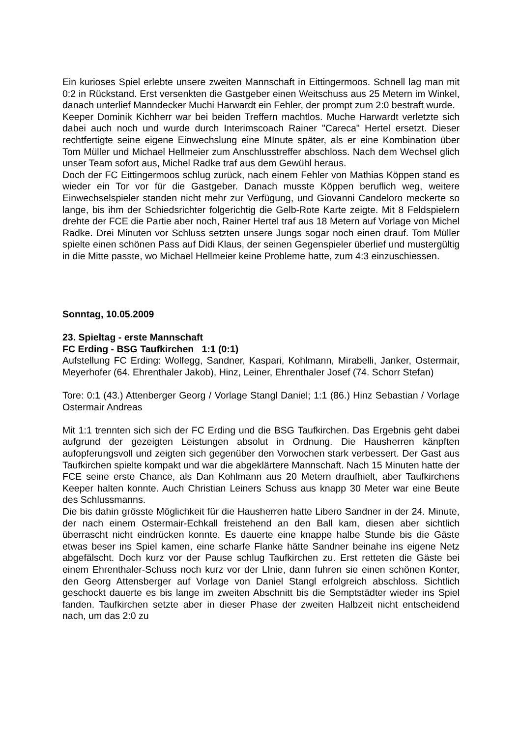Ein kurioses Spiel erlebte unsere zweiten Mannschaft in Eittingermoos. Schnell lag man mit 0:2 in Rückstand. Erst versenkten die Gastgeber einen Weitschuss aus 25 Metern im Winkel, danach unterlief Manndecker Muchi Harwardt ein Fehler, der prompt zum 2:0 bestraft wurde.
Keeper Dominik Kichherr war bei beiden Treffern machtlos. Muche Harwardt verletzte sich dabei auch noch und wurde durch Interimscoach Rainer "Careca" Hertel ersetzt. Dieser rechtfertigte seine eigene Einwechslung eine MInute später, als er eine Kombination über Tom Müller und Michael Hellmeier zum Anschlusstreffer abschloss. Nach dem Wechsel glich unser Team sofort aus, Michel Radke traf aus dem Gewühl heraus.
Doch der FC Eittingermoos schlug zurück, nach einem Fehler von Mathias Köppen stand es wieder ein Tor vor für die Gastgeber. Danach musste Köppen beruflich weg, weitere Einwechselspieler standen nicht mehr zur Verfügung, und Giovanni Candeloro meckerte so lange, bis ihm der Schiedsrichter folgerichtig die Gelb-Rote Karte zeigte. Mit 8 Feldspielern drehte der FCE die Partie aber noch, Rainer Hertel traf aus 18 Metern auf Vorlage von Michel Radke. Drei Minuten vor Schluss setzten unsere Jungs sogar noch einen drauf. Tom Müller spielte einen schönen Pass auf Didi Klaus, der seinen Gegenspieler überlief und mustergültig in die Mitte passte, wo Michael Hellmeier keine Probleme hatte, zum 4:3 einzuschiessen.
Sonntag, 10.05.2009
23. Spieltag - erste Mannschaft
FC Erding - BSG Taufkirchen 1:1 (0:1)
Aufstellung FC Erding: Wolfegg, Sandner, Kaspari, Kohlmann, Mirabelli, Janker, Ostermair, Meyerhofer (64. Ehrenthaler Jakob), Hinz, Leiner, Ehrenthaler Josef (74. Schorr Stefan)
Tore: 0:1 (43.) Attenberger Georg / Vorlage Stangl Daniel; 1:1 (86.) Hinz Sebastian / Vorlage Ostermair Andreas
Mit 1:1 trennten sich sich der FC Erding und die BSG Taufkirchen. Das Ergebnis geht dabei aufgrund der gezeigten Leistungen absolut in Ordnung. Die Hausherren känpften aufopferungsvoll und zeigten sich gegenüber den Vorwochen stark verbessert. Der Gast aus Taufkirchen spielte kompakt und war die abgeklärtere Mannschaft. Nach 15 Minuten hatte der FCE seine erste Chance, als Dan Kohlmann aus 20 Metern draufhielt, aber Taufkirchens Keeper halten konnte. Auch Christian Leiners Schuss aus knapp 30 Meter war eine Beute des Schlussmanns.
Die bis dahin grösste Möglichkeit für die Hausherren hatte Libero Sandner in der 24. Minute, der nach einem Ostermair-Echkall freistehend an den Ball kam, diesen aber sichtlich überrascht nicht eindrücken konnte. Es dauerte eine knappe halbe Stunde bis die Gäste etwas beser ins Spiel kamen, eine scharfe Flanke hätte Sandner beinahe ins eigene Netz abgefälscht. Doch kurz vor der Pause schlug Taufkirchen zu. Erst retteten die Gäste bei einem Ehrenthaler-Schuss noch kurz vor der LInie, dann fuhren sie einen schönen Konter, den Georg Attensberger auf Vorlage von Daniel Stangl erfolgreich abschloss. Sichtlich geschockt dauerte es bis lange im zweiten Abschnitt bis die Semptstädter wieder ins Spiel fanden. Taufkirchen setzte aber in dieser Phase der zweiten Halbzeit nicht entscheidend nach, um das 2:0 zu